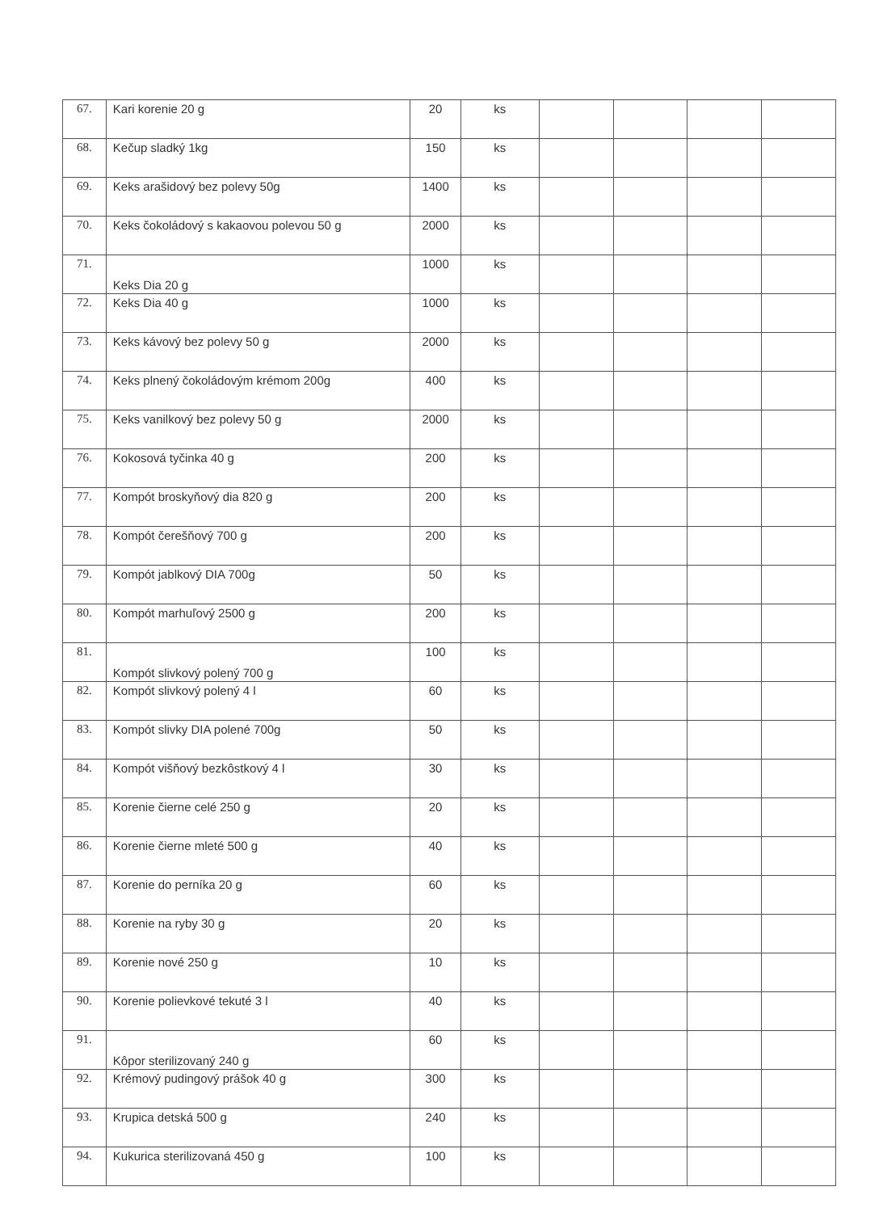| 67. | Kari korenie 20 g | 20 | ks | | | | |
| 68. | Kečup sladký 1kg | 150 | ks | | | | |
| 69. | Keks arašidový bez polevy 50g | 1400 | ks | | | | |
| 70. | Keks čokoládový s kakaovou polevou 50 g | 2000 | ks | | | | |
| 71. | Keks Dia 20 g | 1000 | ks | | | | |
| 72. | Keks Dia 40 g | 1000 | ks | | | | |
| 73. | Keks kávový bez polevy 50 g | 2000 | ks | | | | |
| 74. | Keks plnený čokoládovým krémom 200g | 400 | ks | | | | |
| 75. | Keks vanilkový bez polevy 50 g | 2000 | ks | | | | |
| 76. | Kokosová tyčinka 40 g | 200 | ks | | | | |
| 77. | Kompót broskyňový dia 820 g | 200 | ks | | | | |
| 78. | Kompót čerešňový 700 g | 200 | ks | | | | |
| 79. | Kompót jablkový DIA 700g | 50 | ks | | | | |
| 80. | Kompót marhuľový 2500 g | 200 | ks | | | | |
| 81. | Kompót slivkový polený 700 g | 100 | ks | | | | |
| 82. | Kompót slivkový polený 4 l | 60 | ks | | | | |
| 83. | Kompót slivky DIA polené 700g | 50 | ks | | | | |
| 84. | Kompót višňový bezkôstkový 4 l | 30 | ks | | | | |
| 85. | Korenie čierne celé 250 g | 20 | ks | | | | |
| 86. | Korenie čierne mleté 500 g | 40 | ks | | | | |
| 87. | Korenie do perníka 20 g | 60 | ks | | | | |
| 88. | Korenie na ryby 30 g | 20 | ks | | | | |
| 89. | Korenie nové 250 g | 10 | ks | | | | |
| 90. | Korenie polievkové tekuté 3 l | 40 | ks | | | | |
| 91. | Kôpor sterilizovaný 240 g | 60 | ks | | | | |
| 92. | Krémový pudingový prášok 40 g | 300 | ks | | | | |
| 93. | Krupica detská 500 g | 240 | ks | | | | |
| 94. | Kukurica sterilizovaná 450 g | 100 | ks | | | | |